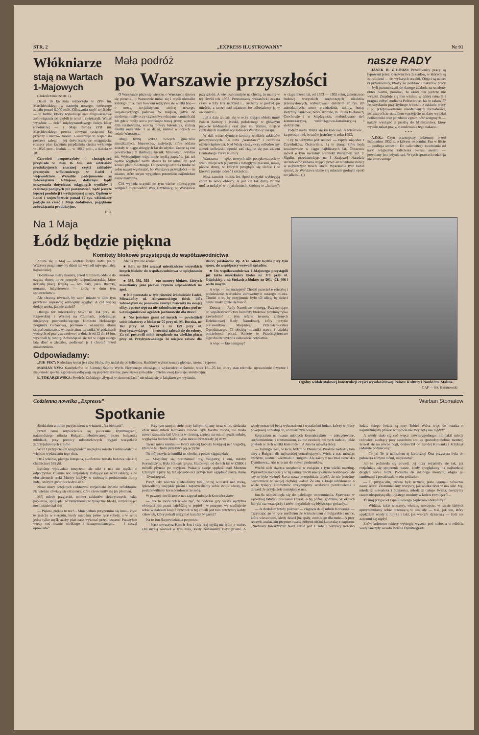STR. 2 „EXPRESS ILUSTROWANY” Nr 91
Włókniarze
stają na Wartach 1-Majowych
(Dokończenie ze str. 1).
Dzień 16 kwietnia rozpoczęło w ZPB im. Marchlewskiego w nastroju nowego, twórczego zapału ponad 8.000 osób. Olbrzymia część tej liczby — to ludzie, którzy wykonując swe długookresowe zobowiązania po głębili je teraz i zwiększyli. Widać wyraźnie — dzień międzynarodowego święta klasy robotniczej — 1 Maja załoga ZPB im. Marchlewskiego powita nowymi tysiącami kg przędzy i metrów tkanin. Gwarantuje to wspaniała postawa załogi i jej dotychczasowe osiągnięcia: rosnący plan kwietnia przędzalnia cienka wykonuje w 103,6 proc., średnia — w 100,7 proc., a tkalnia w 101.
Czerwień proporczyków i chorągiewek przybrała w dniu 16 bm. sale oddziałów produkcyjnych znacznej części zakładów przemysłu włókienniczego w Łodzi i województwie. Wszędzie podejmowane są zobowiązania 1-Majowe, dotyczące bądź utrzymania dotychczas osiąganych wyników i realizacji podjętych już postanowień, bądź jeszcze lepszej produkcji i wydajniejszej pracy. Ogółem w Łodzi i województwie ponad 12 tys. włókniarzy podjęło na cześć 1 Maja dodatkowe, pogłębione zobowiązania produkcyjne.
F. B.
Mała podróż
po Warszawie przyszłości
O Warszawie pisze się wiersze, o Warszawie śpiewa się piosenki, o Warszawie mówi się i myśli niemalże każdego dnia. Tam bowiem rozgrywa się wielki bój — o nową, socjalistyczną stolicę nowego, socjalistycznego państwa. W miejscu, gdzie do niedawna raziły oczy czynszowe odrapane kamieniczki lub gdzie raniły serca porośnięte trawą gruzy, wyrosły dziś rusztowania, warczą motory betoniarek, stukają młotki murarskie. I co dzień, niemal w oczach — rośnie Warszawa.
Długi byłby wykaz nowych gmachów mieszkalnych, biurowców, instytucji, które oddane zostały w ciągu ubiegłych lat do użytku. Znane są one powszechnie z ilustracji, kronik filmowych, wystaw itd. Wybiegnijmy więc może myślą naprzód: jak też będzie wyglądać nasza stolica za lat kilka, np. pod koniec planu 6-letniego. Do pewnego stopnia trudno to sobie nawet wyobrazić, bo Warszawa przyszłości — to miasto, które swym wyglądem przerośnie najśmielsze nasze marzenia.
Cóż wypada uczynić po tym wielce obiecującym wstępie? Poprowadzić Was, Czytelnicy, po Warszawie przyszłości. A więc zapomnijcie na chwilę, że mamy w tej chwili rok 1953. Przesuwamy wskazówki zegara czasu o trzy lata naprzód i... ruszamy w podróż po mieście, a raczej nad miastem, bo odbędziemy ją w awionetce...
Już z dala rzucają się w oczy kłujące obłoki mury Pałacu Kultury i Nauki, położonego w głównym punkcie śródmieścia oraz plac im. Stalina, miejsce centralnych manifestacji ludności Warszawy i kraju.
W dali widać dymiące kominy wielkich zakładów przemysłowych. To huta „Warszawa” i centralna elektrociepłownia. Nad Wisłą cieszy oczy odbudowany zamek królewski, opodal zaś ciągnie się pas zieleni Centralnego Parku Kultury.
Warszawa — splot nowych ulic pocętkowanych w wielu miejscach pięknymi i rozległymi placami, nowe, piękne domy, w których przegląda się słońce i w których panuje radość i szczęście.
Nasz samolot obniża lot. Spod skrzydeł wybiegają coraz to nowe obiekty. A jest ich tak dużo, że nie można nadążyć w objaśnieniach. Zróbmy to „hurtem”: w ciągu trzech lat, od 1953 — 1955 roku, zakończono budowę wszystkich rozpoczętych obiektów przemysłowych, wybudowano dalszych 70 tys. izb mieszkalnych, nowe przedszkola, szkoły, bursy, instytuty naukowe, nowe szpitale, m. in. na Bielanach, Grochowie i w Międzylesiu, rozbudowano sieć komunikacyjną, wodociągowo-kanalizacyjną i elektryczną.
Podróż nasza zbliża się ku końcowi. A właściwie... ku początkowi, bo znów jesteśmy w roku 1953.
Czy to wszystko jest realne? — zapyta niejeden z Czytelników. Oczywiście. Są to plany, które będą zrealizowane w ciągu najbliższych lat. Obszernie mówił o tym naczelny architekt Warszawy, inż. J. Sigalin, przedstawiając na I Krajowej Naradzie Architektów zadania stojące przed architektami stolicy w najbliższych trzech latach. Wykonanie tych zadań sprawi, że Warszawa stanie się miastem godnym epoki socjalizmu. (j)
nasze RADY
JANEK H. Z ŁODZI: Przodownicy pracy są typowani przez kierownictwa zakładów, w których są zatrudnieni — do wyższych uczelni. Objęci są nawet ci przodownicy, którzy na podstawie nakazów pracy — byli przeznaczeni do danego zakładu na ustalony okres 3-letni, pomimo, że okres ten jeszcze nie wygasł. Znajduje się Pan właśnie w takiej sytuacji i pragnie odbyć studia na Politechnice. Jak to załatwić? Po uzyskaniu przychylnego wniosku z zakładu pracy i po przeprowadzeniu nieodzownych formalności, związanych ze staraniem o przyjęcie na dany wydział Politechniki oraz po zdaniu egzaminów wstępnych — należy wystąpić z prośbą do Ministerstwa, które wydało nakaz pracy, o anulowanie tego nakazu.
* * *
A.O.K.: Czyn przestępczy dokonany przed listopadem 1952 r., o którym wspomina Pan w liście — podlega amnestii. Do całkowitego zwolnienia od kary, względnie zaliczenia okresu aresztu — powołany jest jedynie sąd. W tych sprawach redakcja nie interweniuje.
Na 1 Maja
Łódź będzie piękna
Komitety blokowe przystępują do współzawodnictwa
Zbliża się 1 Maj — wielkie święto ludzi pracy. Wszyscy pragniemy, by dzień ten wypadł najwspanialej, najradośniej.
Dodatkowe metry tkaniny, przed terminem oddane do użytku domy, nowe pomysły racjonalizatorskie, które uczynią pracę lżejszą — oto dary, jakie tkaczki, murarze, inżynierowie — złożą w dniu tym społeczeństwu.
Ale chcemy również, by samo miasto w dniu tym przybrało naprawdę odświętny wygląd. A cóż więcej dodaje uroku, jak nie zieleń?
Dlatego też mieszkańcy bloku nr 594 przy ul. Rzgowskiej i Wesołej na Chojnach, podejmując inicjatywę przewodniczącego komitetu blokowego Sergiusza Gapanowa, postanowili własnymi siłami skopać zniszczone w czasie zimy trawniki. W godzinach wolnych od pracy zawodowej w dniach od 12 do 14 bm. wykonali tę robotę. Zobowiązali się też w ciągu całego lata dbać o zieleńce, podlewać je i chronić przed zniszczeniem.
Ale na tym nie koniec.
■ Blok nr 594 wezwał mieszkańców wszystkich innych bloków do współzawodnictwa w upiększaniu miasta.
■ 588, 592, 593 — oto numery bloków, których mieszkańcy jako pierwsi czynem odpowiedzieli na apel.
■ Nie pozostało w tyle również śródmieście Łodzi. Mieszkańcy ul. Abramowskiego (blok 145) zobowiązali się ponownie założyć trawniki na swojej ulicy, a prócz tego na nie zabudowanym placu pod nr 6-8 zorganizować ogródek jordanowski dla dzieci.
■ Nie jesteśmy gorsi od innych — powiedzieli sobie lokatorzy z bloku nr 75 przy ul. M. Buczka, nr 161 przy ul. Stocki i nr 159 przy ul. Przybyszewskiego — i również zabrali się do roboty. Za cel postawili sobie urządzenie na wielkim placu przy ul. Przybyszewskiego 34 miejsca zabaw dla dzieci, piaskownic itp. A że roboty będzie przy tym sporo, do współpracy wezwali sąsiadów.
■ Do współzawodnictwa 1-Majowego przystąpili już także mieszkańcy bloku nr 378 przy ul. Gdańskiej, a na Stokach z bloków nr 503, 471, 406 i wielu innych.
A więc — kto następny? Chodzi przecież o estetykę i podniesienie warunków zdrowotnych naszego miasta. Chodzi o to, by przyjemnie było iść ulicą, by dzieci nasze miały gdzie się bawić.
Zresztą — Rady Narodowe pomogą. Przystępujące do współzawodnictwa komitety blokowe powinny tylko zawiadomić o tym referat terenów zielonych Dzielnicowej Rady Narodowej, który przyśle pracowników Miejskiego Przedsiębiorstwa Ogrodniczego. Ci obsieją trawniki trawą i udzielą potrzebnych porad. Robotę tę Przedsiębiorstwo Ogrodnicze wykona całkowicie bezpłatnie.
A więc — kto następny?
Odpowiadamy:
„PIK-PIK”: Nadesłany temat jest zbyt błahy, aby nadał się do felietonu. Radzimy wybrać tematy głębsze, istotne i typowe.
MARIAN NYK: Kandydatów do 3-letniej Szkoły Wych. Fizycznego obowiązuje wykształcenie średnie, wiek 18—25 lat, dobry stan zdrowia, uprawnienie fizyczne i znajomość sportu. Zgłoszenia odbywają się poprzez szkolne, powiatowe (miejskie i dzielnicowe) komisje rekrutacyjne.
E. TOKARZEWSKA: Powieść Żańskiego „Sygnał w ciemnościach” nie ukaza się w książkowym wydaniu.
Ogólny widok stalowej konstrukcji części wysokościowej Pałacu Kultury i Nauki im. Stalina.
CAF — fot. Baranowski
Codzienna nowelka „Expressu” Warban Stomatow
Spotkanie
Siedziałem z moim przyjacielem w winiarni „Na błoniach”.
Przed nami rozpościerała się panorama Dymitrogradu, najmłodszego miasta Bułgarii, zbudowanego przez bułgarską młodzież, przy pomocy młodzieżowych brygad wszystkich zaprzyjaźnionych krajów.
Wraz z przyjacielem spoglądałem na piękne miasto i rozmawiałem o wielkim wydarzeniu tego dnia.
Dziś właśnie, piątego listopada, skończona została budowa wielkiej chemicznej fabryki.
Byliśmy wprawdzie zmęczeni, ale nikt z nas nie myślał o odpoczynku. Ciemną noc rozjaśniały zlatujące raz wraz rakiety, a po obu stronach rzeki Maricy krążyły w radosnym podnieceniu tłumy ludzi, których gwar dochodził aż tu.
Nowe mury potężnych elektrowni rozjaśniało światło reflektorów. Na wietrze chwiały się sztandary, które czerwieniły się jak płomień.
Mój młody przyjaciel, monter zakładów elektrycznych, paląc papierosa, spoglądał w zamyślieniu w tysięczne blaski, rozjaśniające noc i uśmiechał się:
— Piękna, piękna to noc!... Mnie jednak przypomina się inna... Było to jeszcze w sierpniu, kiedy mieliśmy pełne ręce roboty, a w sercu jedna tylko myśl: ażeby plan nasz wykonać przed czasem! Przeżyłem wtedy coś równie wielkiego i niezapomnianego... — i zaczął opowiadać:
— Przy tym samym stole, przy którym pijemy teraz wino, siedziała obok mnie młoda Koreanka Jun-Sa. Była bardzo młoda, nie miała nawet szesnastu lat! Ubrana w ciemną, zapiętą na ostatni guzik suknię, wyglądała bardzo blado i tylko mocno błyszczały jej oczy.
Twarz miała smutną — twarz młodej kobiety bolejącej nad tragedią, którą w tej chwili przeżywa jej ojczyzna.
Tu mój przyjaciel umilkł na chwilę, a potem ciągnął dalej:
— Mogliśmy się porozumieć my, Bułgarzy, i oni, młodzi Koreańczycy. Była ich cała grupa. Studiowali od dwóch lat w ZSRR i mówili płynnie po rosyjsku. Wakacje swoje spędzali nad Morzem Czarnym i przy tej też sposobności przyjechali oglądnąć naszą dumę — Dymitrograd.
Przez cały wieczór siedzieliśmy tutaj, w tej winiarni nad rzeką, śpiewaliśmy rosyjskie pieśni i zapisywaliśmy sobie swoje adresy, bo postanowiliśmy korespondować ze sobą.
W pewnej chwili ktoś z nas zapytał młodych Koreańczyków:
— Jak to może właściwie być, że podczas gdy wasza ojczyzna obracana jest przez najeźdźcę w popiół i w perzynę, wy studiujecie sobie w dalekim kraju? Przecież w tej chwili jest tam potrzebny każdy człowiek, który potrafi utrzymać karabin w garści?
Na to Jun-Sa powiedziała po prostu:
— Nasz towarzysz Kim Ir-Sen i cały kraj myślą nie tylko o walce. Oni myślą również o tym dniu, kiedy zostaniemy zwycięzcami. A wtedy potrzebni będą wykształceni i wyszkoleni ludzie, którzy w pracy pokojowej odbudują to, co zniszczyła wojna.
Spojrzałem na twarze młodych Koreańczyków — zdecydowane, rozpłomienione i zrozumiałem, że nie zawiodą oni tych nadziei, jakie pokłada w nich wielki Kim-Ir-Sen. A Jun-Sa mówiła dalej:
— Tamtego roku, w lecie, byłam w Phenianie. Właśnie nadeszły tam dary z Bułgarii dla najbardziej potrzebujących. Wielu z nas, mówiąc szczerze, niedużo wiedziało o Bułgarii. Ale każdy z nas znał nazwisko Dymitrowa... Ale wracam do owych podarunków.
Wśród nich dworca urządzono w związku z tym wielki meeting. Wprawdzie nadleciały w tej samej chwili amerykańskie bombowce, ale czy to było ważne? Serca nasze przepełniała radość, że nie jesteśmy osamotnieni w swojej ciężkiej walce! Że oto z kraju oddalonego o wiele tysięcy kilometrów otrzymujemy serdeczne pozdrowienia i dowód, że przyjaciele pamiętają o nas.
Jun-Sa uśmiechnęła się do dalekiego wspomnienia. Spawacze w sąsiedniej fabryce pracowali i teraz, o tej późnej godzinie. W oknach fabryki raz wraz gasły i znów rozjaśniały się błyszczące gwiazdy...
— Ja dostałam wtedy pulower — ciągnęła dalej młoda Koreanka. — Trzymając go w ręce myślałam ze wzruszeniem o bułgarskiej matce, która wieczorami, kiedy dzieci już spały, zrobiła go dla mnie... A przy rękawie znalazłam przymocowaną żółtymi nićmi karteczkę z napisem: „Nieznany towarzyszu! Nasz naród jest z Tobą i wszyscy uczciwi ludzie całego świata są przy Tobie! Walcz więc do ostatka o najsłuszniejszą prawa: wrogowie nie zwyciężą nas nigdy!”...
A wtedy stało się coś wręcz niewiarygodnego: oto jakiś młody człowiek, siedzący przy sąsiednim stoliku (prawdopodobnie monter) zerwał się na równe nogi, doskoczył do młodej Koreanki i krzyknął radośnie podniecony:
— To ja! To ja napisałem tę karteczkę! Ona przyszyta była do pulowera żółtymi nićmi, nieprawda?
Jun-Sa podniosła się powoli. Jej oczy rozjaśniły się tak, jak rozjaśniają się spojrzenia nasze, kiedy spoglądamy na najbardziej drogich sobie ludzi. Podeszła do młodego montera, objęła go ramionami i pocałowała w oba policzki...
— O, przyjacielu, dziwne było uczucie, jakie ogarnęło wówczas nasze serca! Zrozumieliśmy wszyscy, jak wielka tkwi w nas siła! My, młodzież koreańska i bułgarska, młodzież całego świata, tworzymy razem niespożytą siłę: i dlatego musimy w końcu zwyciężyć!...
Tu mój przyjaciel zapalił nowego papierosa i dokończył:
— Widzisz, takie wieczory, wielkie, uroczyste, w czasie których uprzytamniamy sobie drzemiącą w nas siłę — taki, jak ten, który spędziłem wtedy z Jun-Sa i taki, jak wieczór dzisiejszy — tych nie zapomni się nigdy!
Znów kolorowe rakiety wybiegły wysoko pod niebo, a w odbiciu wody tańczyły wesoło światła Dymitrogradu.